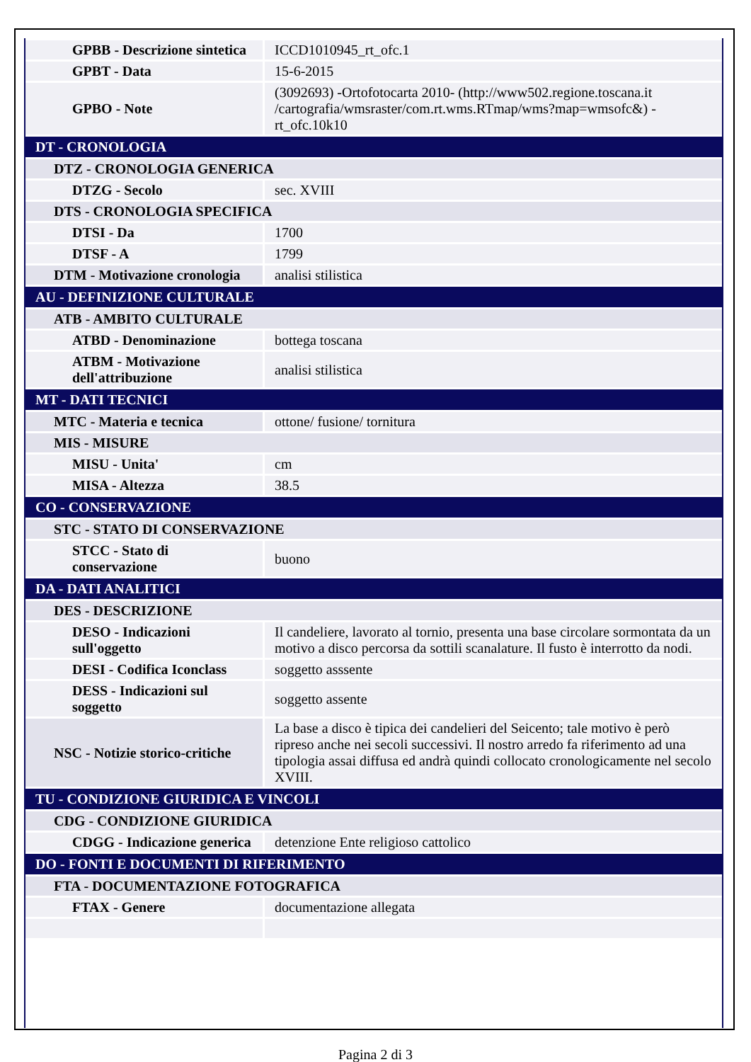| GPBB - Descrizione sintetica | ICCD1010945_rt_ofc.1 |
| GPBT - Data | 15-6-2015 |
| GPBO - Note | (3092693) -Ortofotocarta 2010- (http://www502.regione.toscana.it /cartografia/wmsraster/com.rt.wms.RTmap/wms?map=wmsofc&) - rt_ofc.10k10 |
| DT - CRONOLOGIA | |
| DTZ - CRONOLOGIA GENERICA | |
| DTZG - Secolo | sec. XVIII |
| DTS - CRONOLOGIA SPECIFICA | |
| DTSI - Da | 1700 |
| DTSF - A | 1799 |
| DTM - Motivazione cronologia | analisi stilistica |
| AU - DEFINIZIONE CULTURALE | |
| ATB - AMBITO CULTURALE | |
| ATBD - Denominazione | bottega toscana |
| ATBM - Motivazione dell'attribuzione | analisi stilistica |
| MT - DATI TECNICI | |
| MTC - Materia e tecnica | ottone/ fusione/ tornitura |
| MIS - MISURE | |
| MISU - Unita' | cm |
| MISA - Altezza | 38.5 |
| CO - CONSERVAZIONE | |
| STC - STATO DI CONSERVAZIONE | |
| STCC - Stato di conservazione | buono |
| DA - DATI ANALITICI | |
| DES - DESCRIZIONE | |
| DESO - Indicazioni sull'oggetto | Il candeliere, lavorato al tornio, presenta una base circolare sormontata da un motivo a disco percorsa da sottili scanalature. Il fusto è interrotto da nodi. |
| DESI - Codifica Iconclass | soggetto asssente |
| DESS - Indicazioni sul soggetto | soggetto assente |
| NSC - Notizie storico-critiche | La base a disco è tipica dei candelieri del Seicento; tale motivo è però ripreso anche nei secoli successivi. Il nostro arredo fa riferimento ad una tipologia assai diffusa ed andrà quindi collocato cronologicamente nel secolo XVIII. |
| TU - CONDIZIONE GIURIDICA E VINCOLI | |
| CDG - CONDIZIONE GIURIDICA | |
| CDGG - Indicazione generica | detenzione Ente religioso cattolico |
| DO - FONTI E DOCUMENTI DI RIFERIMENTO | |
| FTA - DOCUMENTAZIONE FOTOGRAFICA | |
| FTAX - Genere | documentazione allegata |
Pagina 2 di 3